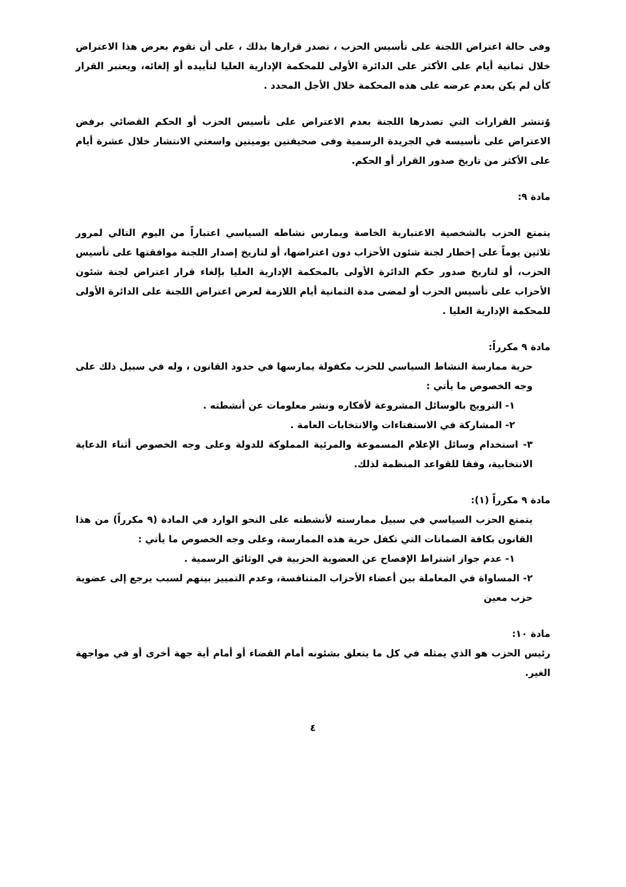وفى حالة اعتراض اللجنة على تأسيس الحزب ، تصدر قرارها بذلك ، على أن تقوم بعرض هذا الاعتراض خلال ثمانية أيام على الأكثر على الدائرة الأولى للمحكمة الإدارية العليا لتأييده أو إلغائه، ويعتبر القرار كأن لم يكن بعدم عرضه على هذه المحكمة خلال الأجل المحدد .
وُتنشر القرارات التي تصدرها اللجنة بعدم الاعتراض على تأسيس الحزب أو الحكم القضائي برفض الاعتراض على تأسيسه في الجريدة الرسمية وفى صحيفتين يوميتين واسعتي الانتشار خلال عشرة أيام على الأكثر من تاريخ صدور القرار أو الحكم.
مادة ٩:
يتمتع الحزب بالشخصية الاعتبارية الخاصة ويمارس نشاطه السياسي اعتباراً من اليوم التالي لمرور ثلاثين يوماً على إخطار لجنة شئون الأحزاب دون اعتراضها، أو لتاريخ إصدار اللجنة موافقتها على تأسيس الحزب، أو لتاريخ صدور حكم الدائرة الأولى بالمحكمة الإدارية العليا بإلغاء قرار اعتراض لجنة شئون الأحزاب على تأسيس الحزب أو لمضى مدة الثمانية أيام اللازمة لعرض اعتراض اللجنة على الدائرة الأولى للمحكمة الإدارية العليا .
مادة ٩ مكرراً:
حرية ممارسة النشاط السياسي للحزب مكفولة يمارسها في حدود القانون ، وله في سبيل ذلك على وجه الخصوص ما يأتي :
١- الترويج بالوسائل المشروعة لأفكاره ونشر معلومات عن أنشطته .
٢- المشاركة في الاستفتاءات والانتخابات العامة .
٣- استخدام وسائل الإعلام المسموعة والمرئية المملوكة للدولة وعلى وجه الخصوص أثناء الدعاية الانتخابية، وفقا للقواعد المنظمة لذلك.
مادة ٩ مكرراً (١):
يتمتع الحزب السياسي في سبيل ممارسته لأنشطته على النحو الوارد في المادة (٩ مكرراً) من هذا القانون بكافة الضمانات التي تكفل حرية هذه الممارسة، وعلى وجه الخصوص ما يأتي :
١- عدم جواز اشتراط الإفصاح عن العضوية الحزبية في الوثائق الرسمية .
٢- المساواة في المعاملة بين أعضاء الأحزاب المتنافسة، وعدم التمييز بينهم لسبب يرجع إلى عضوية حزب معين
مادة ١٠:
رئيس الحزب هو الذي يمثله في كل ما يتعلق بشئونه أمام القضاء أو أمام أية جهة أخرى أو في مواجهة الغير.
٤